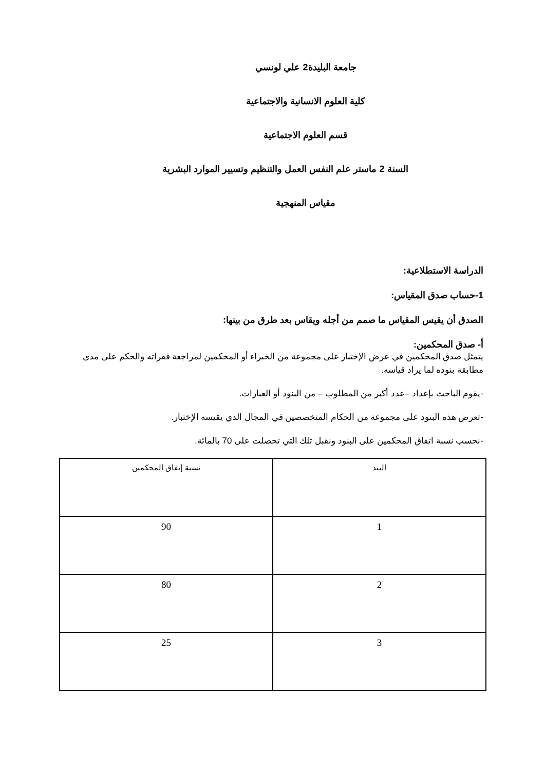جامعة البليدة2 علي لونسي
كلية العلوم الانسانية والاجتماعية
قسم العلوم الاجتماعية
السنة 2 ماستر علم النفس العمل والتنظيم وتسيير الموارد البشرية
مقياس المنهجية
الدراسة الاستطلاعية:
1-حساب صدق المقياس:
الصدق أن يقيس المقياس ما صمم من أجله ويقاس بعد طرق من بينها:
أ- صدق المحكمين:
يتمثل صدق المحكمين في عرض الإختبار على مجموعة من الخبراء أو المحكمين لمراجعة فقراته والحكم على مدى مطابقة بنوده لما يراد قياسه.
-يقوم الباحث بإعداد –عدد أكبر من المطلوب – من البنود أو العبارات.
-تعرض هذه البنود على مجموعة من الحكام المتخصصين في المجال الذي يقيسه الإختبار.
-نحسب نسبة اتفاق المحكمين على البنود ونقبل تلك التي تحصلت على 70 بالمائة.
| البند | نسبة إتفاق المحكمين |
| --- | --- |
| 1 | 90 |
| 2 | 80 |
| 3 | 25 |